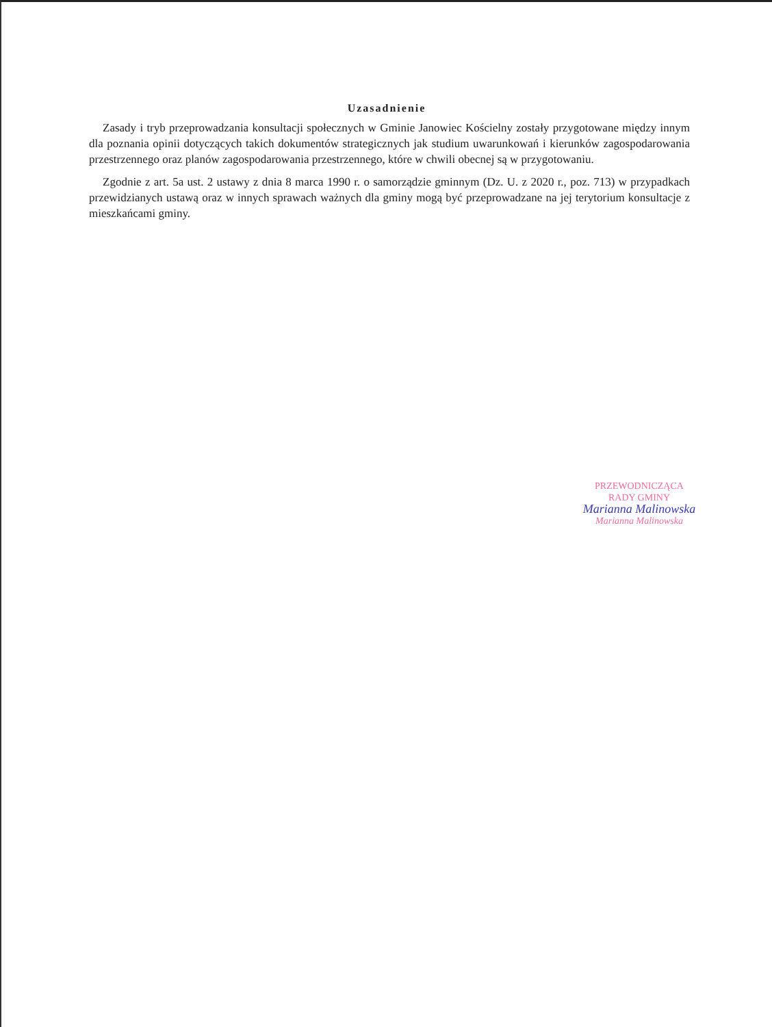Uzasadnienie
Zasady i tryb przeprowadzania konsultacji społecznych w Gminie Janowiec Kościelny zostały przygotowane między innym dla poznania opinii dotyczących takich dokumentów strategicznych jak studium uwarunkowań i kierunków zagospodarowania przestrzennego oraz planów zagospodarowania przestrzennego, które w chwili obecnej są w przygotowaniu.
Zgodnie z art. 5a ust. 2 ustawy z dnia 8 marca 1990 r. o samorządzie gminnym (Dz. U. z 2020 r., poz. 713) w przypadkach przewidzianych ustawą oraz w innych sprawach ważnych dla gminy mogą być przeprowadzane na jej terytorium konsultacje z mieszkańcami gminy.
PRZEWODNICZĄCA
RADY GMINY
Marianna Malinowska
Marianna Malinowska